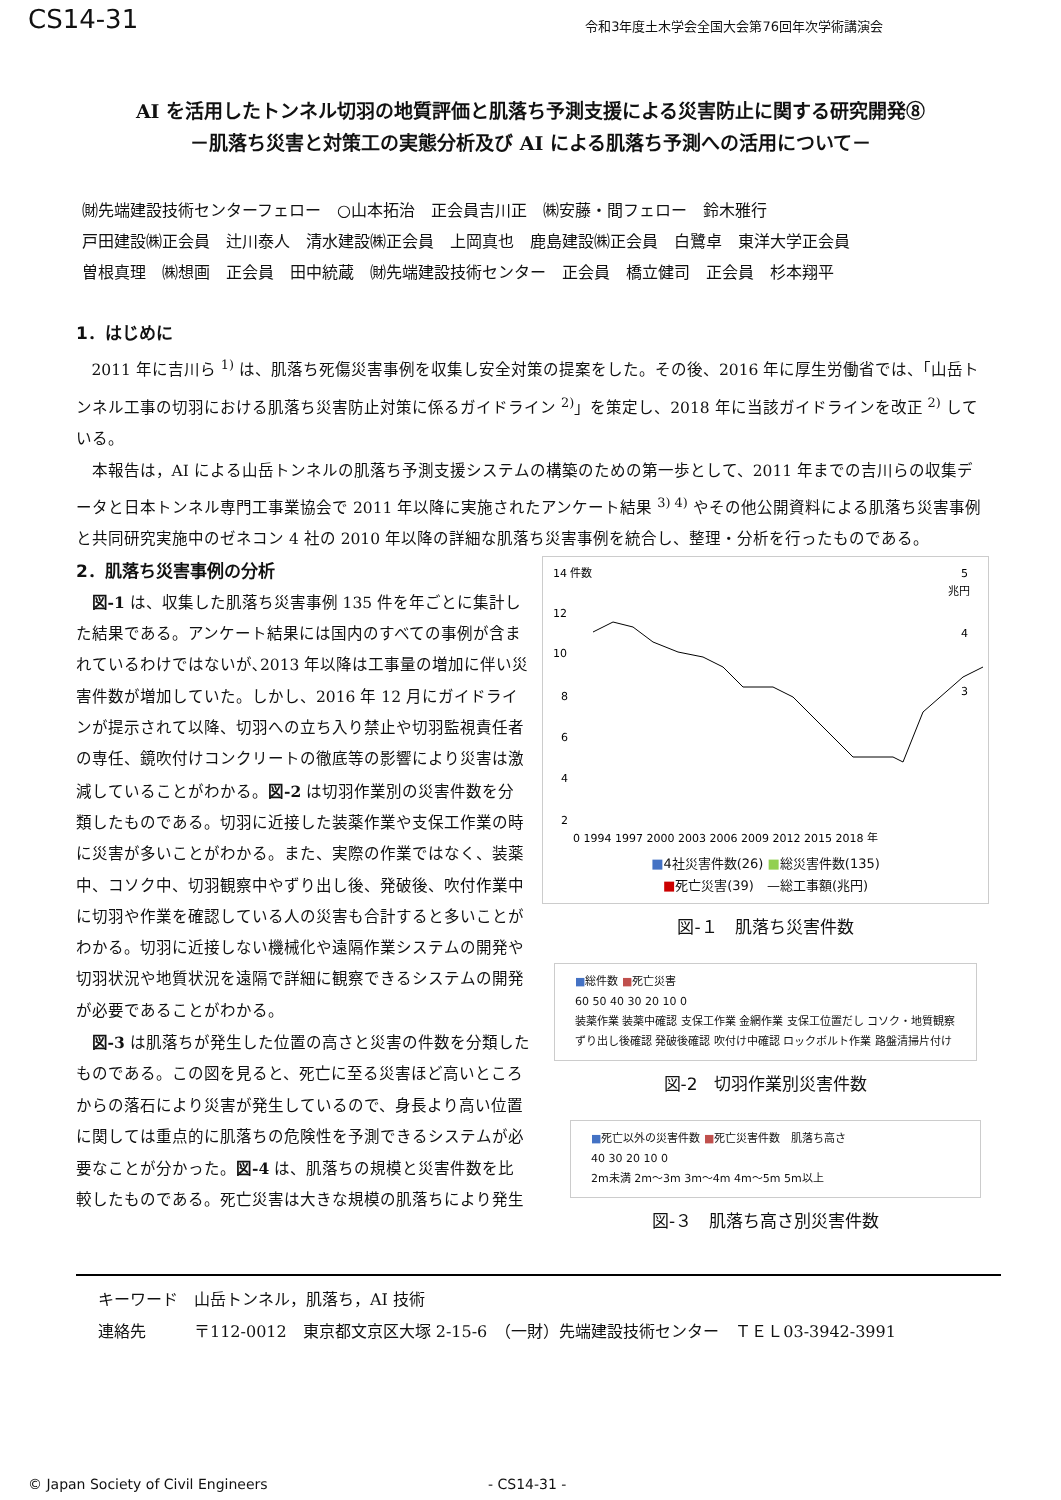CS14-31
令和3年度土木学会全国大会第76回年次学術講演会
AI を活用したトンネル切羽の地質評価と肌落ち予測支援による災害防止に関する研究開発⑧
－肌落ち災害と対策工の実態分析及び AI による肌落ち予測への活用について－
㈶先端建設技術センターフェロー　○山本拓治　正会員吉川正　㈱安藤・間フェロー　鈴木雅行
戸田建設㈱正会員　辻川泰人　清水建設㈱正会員　上岡真也　鹿島建設㈱正会員　白鷺卓　東洋大学正会員
曽根真理　㈱想画　正会員　田中統蔵　㈶先端建設技術センター　正会員　橋立健司　正会員　杉本翔平
1．はじめに
2011 年に吉川ら <sup>1)</sup> は、肌落ち死傷災害事例を収集し安全対策の提案をした。その後、2016 年に厚生労働省では、「山岳トンネル工事の切羽における肌落ち災害防止対策に係るガイドライン <sup>2)</sup>」を策定し、2018 年に当該ガイドラインを改正 <sup>2)</sup> している。
本報告は，AI による山岳トンネルの肌落ち予測支援システムの構築のための第一歩として、2011 年までの吉川らの収集データと日本トンネル専門工事業協会で 2011 年以降に実施されたアンケート結果 <sup>3) 4)</sup> やその他公開資料による肌落ち災害事例と共同研究実施中のゼネコン 4 社の 2010 年以降の詳細な肌落ち災害事例を統合し、整理・分析を行ったものである。
2．肌落ち災害事例の分析
図-1 は、収集した肌落ち災害事例 135 件を年ごとに集計した結果である。アンケート結果には国内のすべての事例が含まれているわけではないが､2013 年以降は工事量の増加に伴い災害件数が増加していた。しかし、2016 年 12 月にガイドラインが提示されて以降、切羽への立ち入り禁止や切羽監視責任者の専任、鏡吹付けコンクリートの徹底等の影響により災害は激減していることがわかる。図-2 は切羽作業別の災害件数を分類したものである。切羽に近接した装薬作業や支保工作業の時に災害が多いことがわかる。また、実際の作業ではなく、装薬中、コソク中、切羽観察中やずり出し後、発破後、吹付作業中に切羽や作業を確認している人の災害も合計すると多いことがわかる。切羽に近接しない機械化や遠隔作業システムの開発や切羽状況や地質状況を遠隔で詳細に観察できるシステムの開発が必要であることがわかる。
図-3 は肌落ちが発生した位置の高さと災害の件数を分類したものである。この図を見ると、死亡に至る災害ほど高いところからの落石により災害が発生しているので、身長より高い位置に関しては重点的に肌落ちの危険性を予測できるシステムが必要なことが分かった。図-4 は、肌落ちの規模と災害件数を比較したものである。死亡災害は大きな規模の肌落ちにより発生
14 件数
12
10
8
6
4
2
5
兆円
4
3
0 1994 1997 2000 2003 2006 2009 2012 2015 2018 年
■4社災害件数(26) ■総災害件数(135)
■死亡災害(39)　—総工事額(兆円)
図-１　肌落ち災害件数
■総件数 ■死亡災害
60 50 40 30 20 10 0
装薬作業 装薬中確認 支保工作業 金網作業 支保工位置だし コソク・地質観察 ずり出し後確認 発破後確認 吹付け中確認 ロックボルト作業 路盤清掃片付け
図-2　切羽作業別災害件数
■死亡以外の災害件数 ■死亡災害件数　肌落ち高さ
40 30 20 10 0
2m未満 2m～3m 3m～4m 4m～5m 5m以上
図-３　肌落ち高さ別災害件数
キーワード　山岳トンネル，肌落ち，AI 技術
連絡先　　　〒112-0012　東京都文京区大塚 2-15-6　（一財）先端建設技術センター　ＴＥＬ03-3942-3991
© Japan Society of Civil Engineers - CS14-31 -